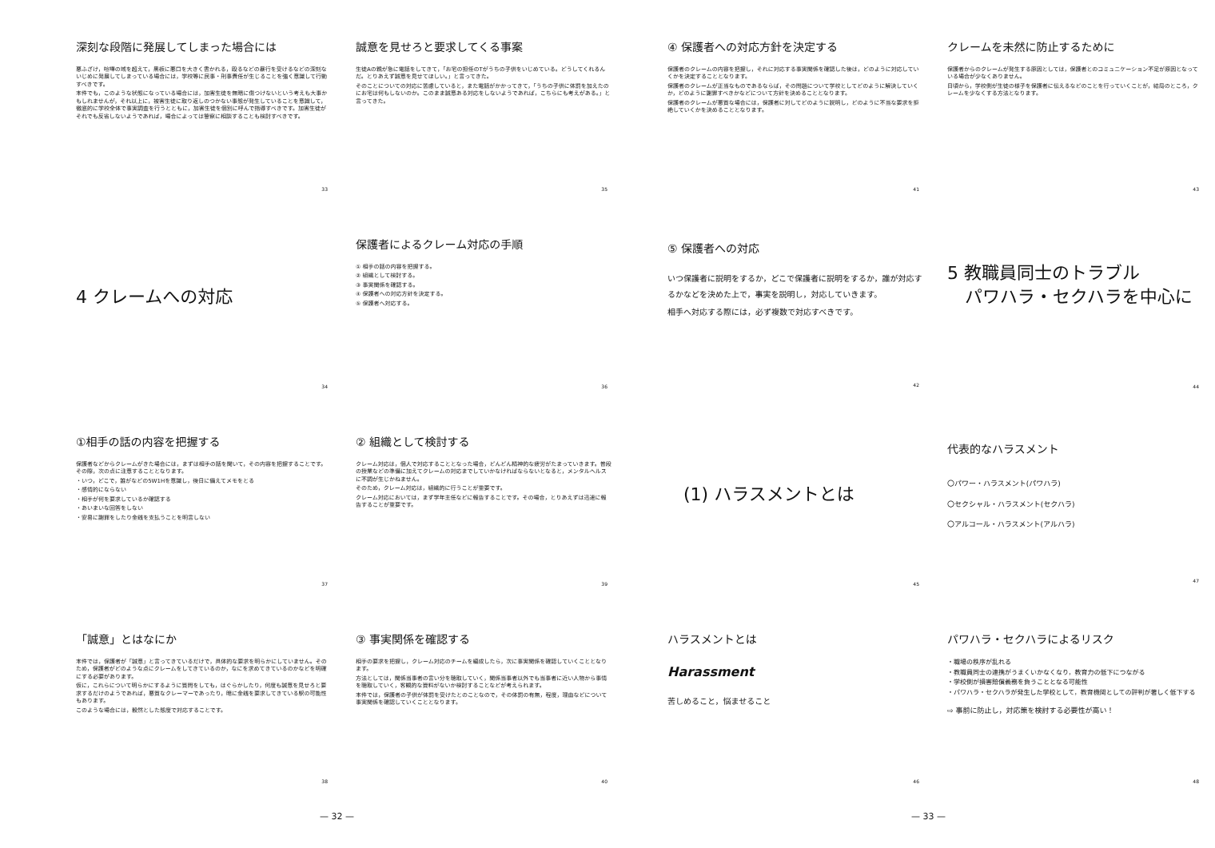深刻な段階に発展してしまった場合には
悪ふざけ，喧嘩の域を超えて，黒板に悪口を大きく書かれる，殴るなどの暴行を受けるなどの深刻ないじめに発展してしまっている場合には，学校等に民事・刑事責任が生じることを強く意識して行動すべきです。
本件でも，このような状態になっている場合には，加害生徒を無暗に傷つけないという考えも大事かもしれませんが，それ以上に，被害生徒に取り返しのつかない事態が発生していることを意識して，徹底的に学校全体で事実調査を行うとともに，加害生徒を個別に呼んで指導すべきです。加害生徒がそれでも反省しないようであれば，場合によっては警察に相談することも検討すべきです。
33
誠意を見せろと要求してくる事案
生徒Aの親が急に電話をしてきて，「お宅の担任のTがうちの子供をいじめている。どうしてくれるんだ。とりあえず誠意を見せてほしい。」と言ってきた。
そのことについての対応に苦慮していると，また電話がかかってきて，「うちの子供に体罰を加えたのにお宅は何もしないのか。このまま誠意ある対応をしないようであれば，こちらにも考えがある。」と言ってきた。
35
4 クレームへの対応
34
保護者によるクレーム対応の手順
① 相手の話の内容を把握する。
② 組織として検討する。
③ 事実関係を確認する。
④ 保護者への対応方針を決定する。
⑤ 保護者へ対応する。
36
①相手の話の内容を把握する
保護者などからクレームがきた場合には，まずは相手の話を聞いて，その内容を把握することです。その際，次の点に注意することとなります。
・いつ，どこで，誰がなどの5W1Hを意識し，後日に備えてメモをとる
・感情的にならない
・相手が何を要求しているか確認する
・あいまいな回答をしない
・安易に謝罪をしたり金銭を支払うことを明言しない
37
② 組織として検討する
クレーム対応は，個人で対応することとなった場合，どんどん精神的な疲労がたまっていきます。普段の授業などの準備に加えてクレームの対応までしていかなければならないとなると，メンタルヘルスに不調が生じかねません。
そのため，クレーム対応は，組織的に行うことが重要です。
クレーム対応においては，まず学年主任などに報告することです。その場合，とりあえずは迅速に報告することが重要です。
39
「誠意」とはなにか
本件では，保護者が「誠意」と言ってきているだけで，具体的な要求を明らかにしていません。そのため，保護者がどのような点にクレームをしてきているのか，なにを求めてきているのかなどを明確にする必要があります。
仮に，これらについて明らかにするように質問をしても，はぐらかしたり，何度も誠意を見せろと要求するだけのようであれば，悪質なクレーマーであったり，暗に金銭を要求してきている駅の可能性もあります。
このような場合には，毅然とした態度で対応することです。
38
③ 事実関係を確認する
相手の要求を把握し，クレーム対応のチームを編成したら，次に事実関係を確認していくこととなります。
方法としては，関係当事者の言い分を聴取していく，関係当事者以外でも当事者に近い人物から事情を聴取していく，客観的な資料がないか検討することなどが考えられます。
本件では，保護者の子供が体罰を受けたとのことなので，その体罰の有無，程度，理由などについて事実関係を確認していくこととなります。
40
— 32 —
④ 保護者への対応方針を決定する
保護者のクレームの内容を把握し，それに対応する事実関係を確認した後は，どのように対応していくかを決定することとなります。
保護者のクレームが正当なものであるならば，その問題について学校としてどのように解決していくか，どのように謝罪すべきかなどについて方針を決めることとなります。
保護者のクレームが悪質な場合には，保護者に対してどのように説明し，どのように不当な要求を拒絶していくかを決めることとなります。
41
クレームを未然に防止するために
保護者からのクレームが発生する原因としては，保護者とのコミュニケーション不足が原因となっている場合が少なくありません。
日頃から，学校側が生徒の様子を保護者に伝えるなどのことを行っていくことが，結局のところ，クレームを少なくする方法となります。
43
⑤ 保護者への対応
いつ保護者に説明をするか，どこで保護者に説明をするか，誰が対応するかなどを決めた上で，事実を説明し，対応していきます。
相手へ対応する際には，必ず複数で対応すべきです。
42
5 教職員同士のトラブル
　パワハラ・セクハラを中心に
44
(1) ハラスメントとは
45
代表的なハラスメント
〇パワー・ハラスメント(パワハラ)
〇セクシャル・ハラスメント(セクハラ)
〇アルコール・ハラスメント(アルハラ)
47
ハラスメントとは
Harassment
苦しめること，悩ませること
46
パワハラ・セクハラによるリスク
・職場の秩序が乱れる
・教職員同士の連携がうまくいかなくなり，教育力の低下につながる
・学校側が損害賠償義務を負うこととなる可能性
・パワハラ・セクハラが発生した学校として，教育機関としての評判が著しく低下する
⇨ 事前に防止し，対応策を検討する必要性が高い！
48
— 33 —